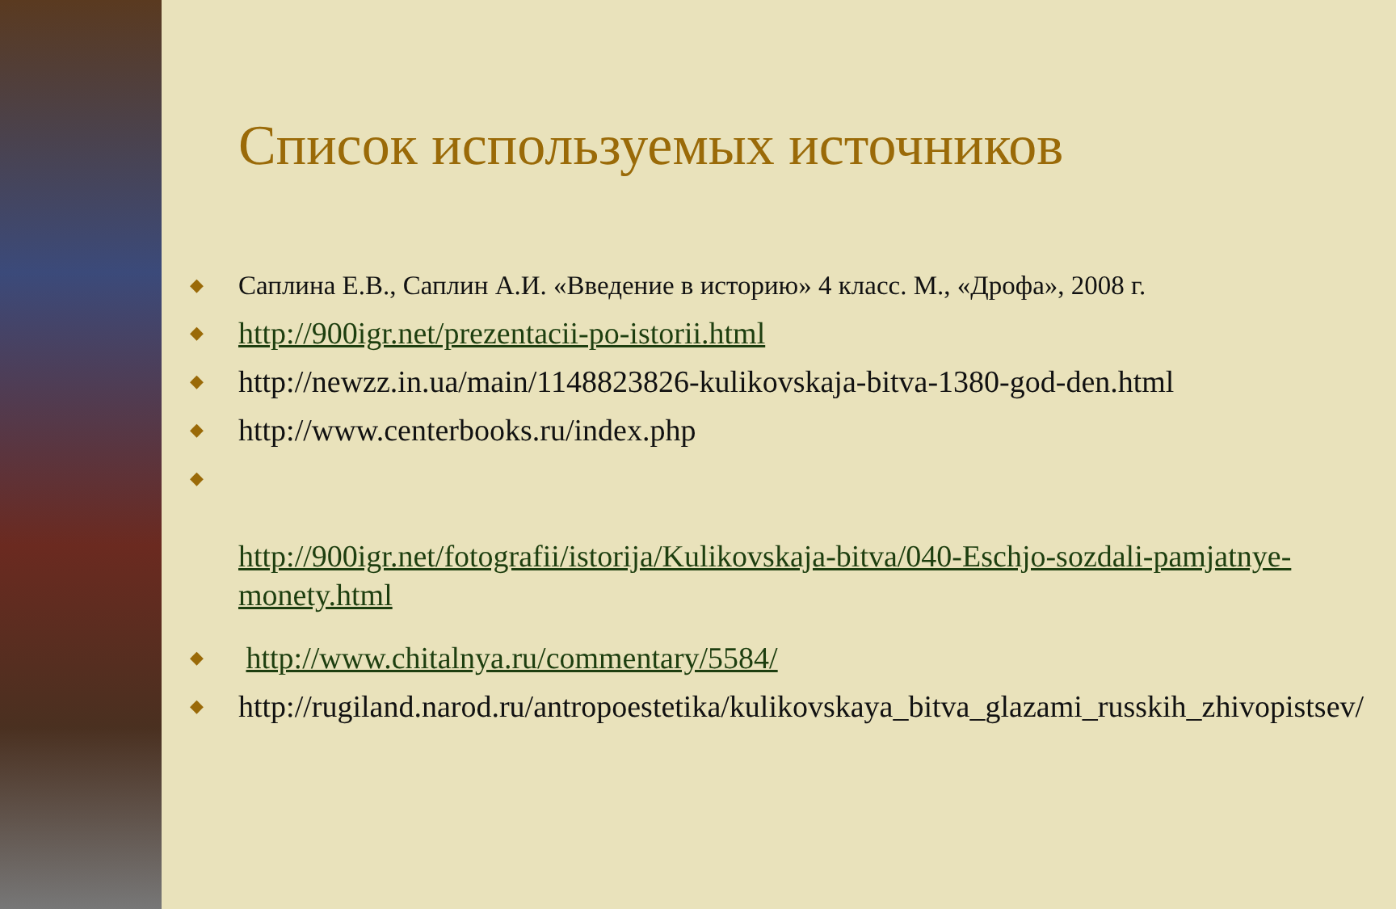Список используемых источников
◆ Саплина Е.В., Саплин А.И. «Введение в историю» 4 класс. М., «Дрофа», 2008 г.
◆ http://900igr.net/prezentacii-po-istorii.html
◆ http://newzz.in.ua/main/1148823826-kulikovskaja-bitva-1380-god-den.html
◆ http://www.centerbooks.ru/index.php
◆
http://900igr.net/fotografii/istorija/Kulikovskaja-bitva/040-Eschjo-sozdali-pamjatnye-monety.html
◆ http://www.chitalnya.ru/commentary/5584/
◆ http://rugiland.narod.ru/antropoestetika/kulikovskaya_bitva_glazami_russkih_zhivopistsev/